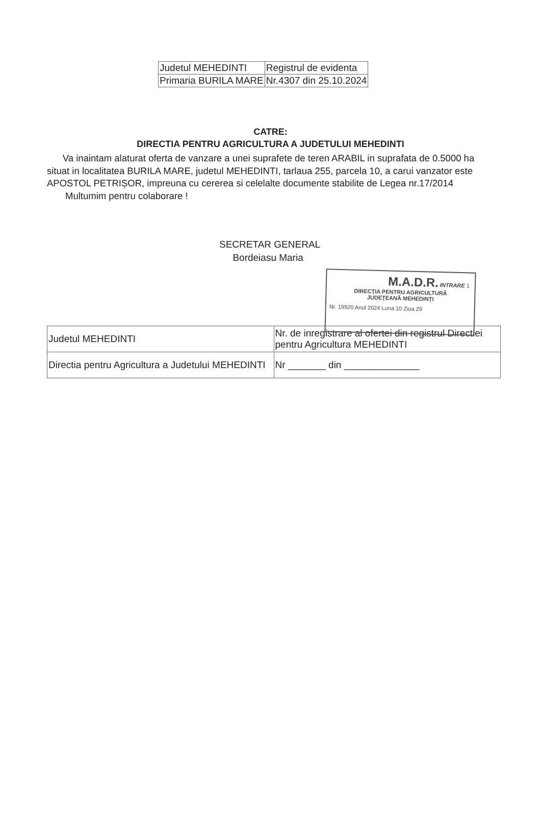| Judetul MEHEDINTI | Registrul de evidenta |
| Primaria BURILA MARE | Nr.4307 din 25.10.2024 |
CATRE:
DIRECTIA PENTRU AGRICULTURA A JUDETULUI MEHEDINTI
Va inaintam alaturat oferta de vanzare a unei suprafete de teren ARABIL in suprafata de 0.5000 ha situat in localitatea BURILA MARE, judetul MEHEDINTI, tarlaua 255, parcela 10, a carui vanzator este APOSTOL PETRIȘOR, impreuna cu cererea si celelalte documente stabilite de Legea nr.17/2014
Multumim pentru colaborare !
M.A.D.R. INTRARE 1
DIRECȚIA PENTRU AGRICULTURĂ
JUDEȚEANĂ MEHEDINȚI
Nr. 19920 Anul 2024 Luna 10 Ziua 29
SECRETAR GENERAL
Bordeiasu Maria
| Judetul MEHEDINTI | Nr. de inregistrare al ofertei din registrul Directiei pentru Agricultura MEHEDINTI |
| Directia pentru Agricultura a Judetului MEHEDINTI | Nr _______ din ______________ |